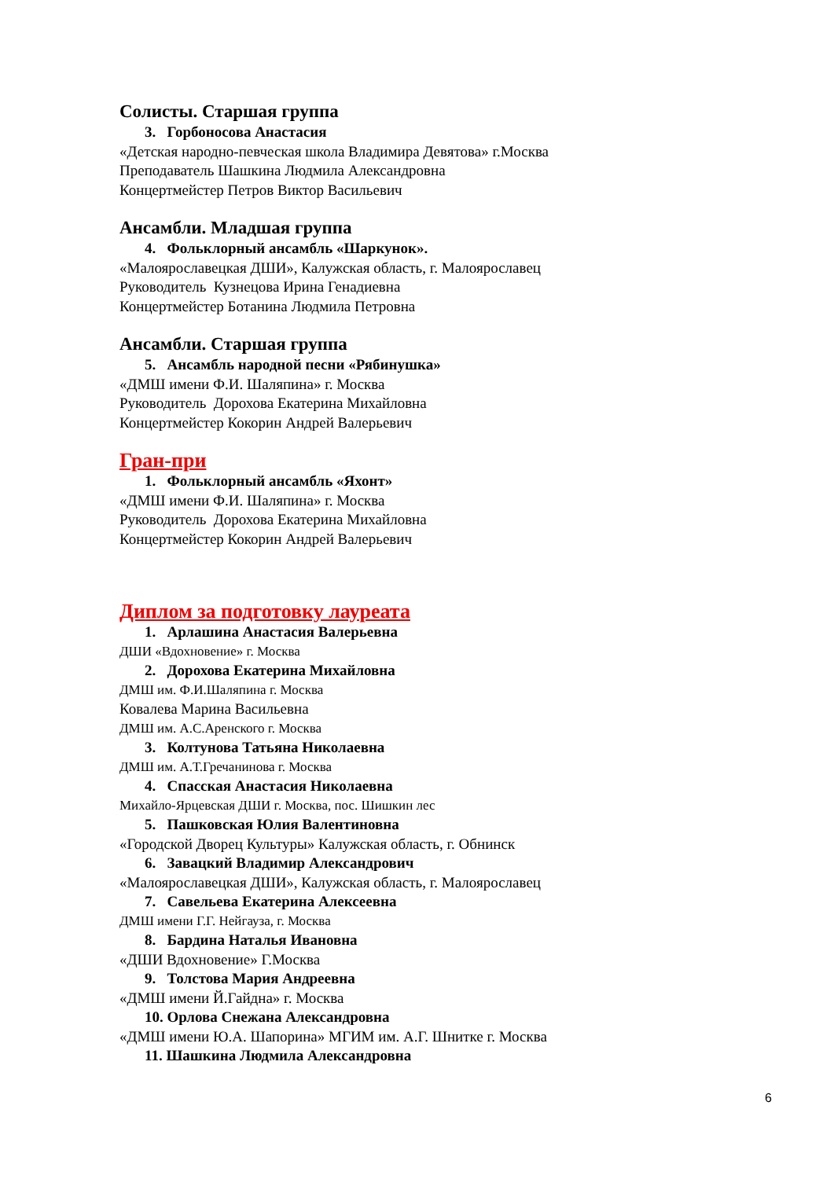Солисты. Старшая группа
3. Горбоносова Анастасия
«Детская народно-певческая школа Владимира Девятова» г.Москва
Преподаватель Шашкина Людмила Александровна
Концертмейстер Петров Виктор Васильевич
Ансамбли. Младшая группа
4. Фольклорный ансамбль «Шаркунок».
«Малоярославецкая ДШИ», Калужская область, г. Малоярославец
Руководитель Кузнецова Ирина Генадиевна
Концертмейстер Ботанина Людмила Петровна
Ансамбли. Старшая группа
5. Ансамбль народной песни «Рябинушка»
«ДМШ имени Ф.И. Шаляпина» г. Москва
Руководитель Дорохова Екатерина Михайловна
Концертмейстер Кокорин Андрей Валерьевич
Гран-при
1. Фольклорный ансамбль «Яхонт»
«ДМШ имени Ф.И. Шаляпина» г. Москва
Руководитель Дорохова Екатерина Михайловна
Концертмейстер Кокорин Андрей Валерьевич
Диплом за подготовку лауреата
1. Арлашина Анастасия Валерьевна
ДШИ «Вдохновение» г. Москва
2. Дорохова Екатерина Михайловна
ДМШ им. Ф.И.Шаляпина г. Москва
Ковалева Марина Васильевна
ДМШ им. А.С.Аренского г. Москва
3. Колтунова Татьяна Николаевна
ДМШ им. А.Т.Гречанинова г. Москва
4. Спасская Анастасия Николаевна
Михайло-Ярцевская ДШИ г. Москва, пос. Шишкин лес
5. Пашковская Юлия Валентиновна
«Городской Дворец Культуры» Калужская область, г. Обнинск
6. Завацкий Владимир Александрович
«Малоярославецкая ДШИ», Калужская область, г. Малоярославец
7. Савельева Екатерина Алексеевна
ДМШ имени Г.Г. Нейгауза, г. Москва
8. Бардина Наталья Ивановна
«ДШИ Вдохновение» Г.Москва
9. Толстова Мария Андреевна
«ДМШ имени Й.Гайдна» г. Москва
10. Орлова Снежана Александровна
«ДМШ имени Ю.А. Шапорина» МГИМ им. А.Г. Шнитке г. Москва
11. Шашкина Людмила Александровна
6